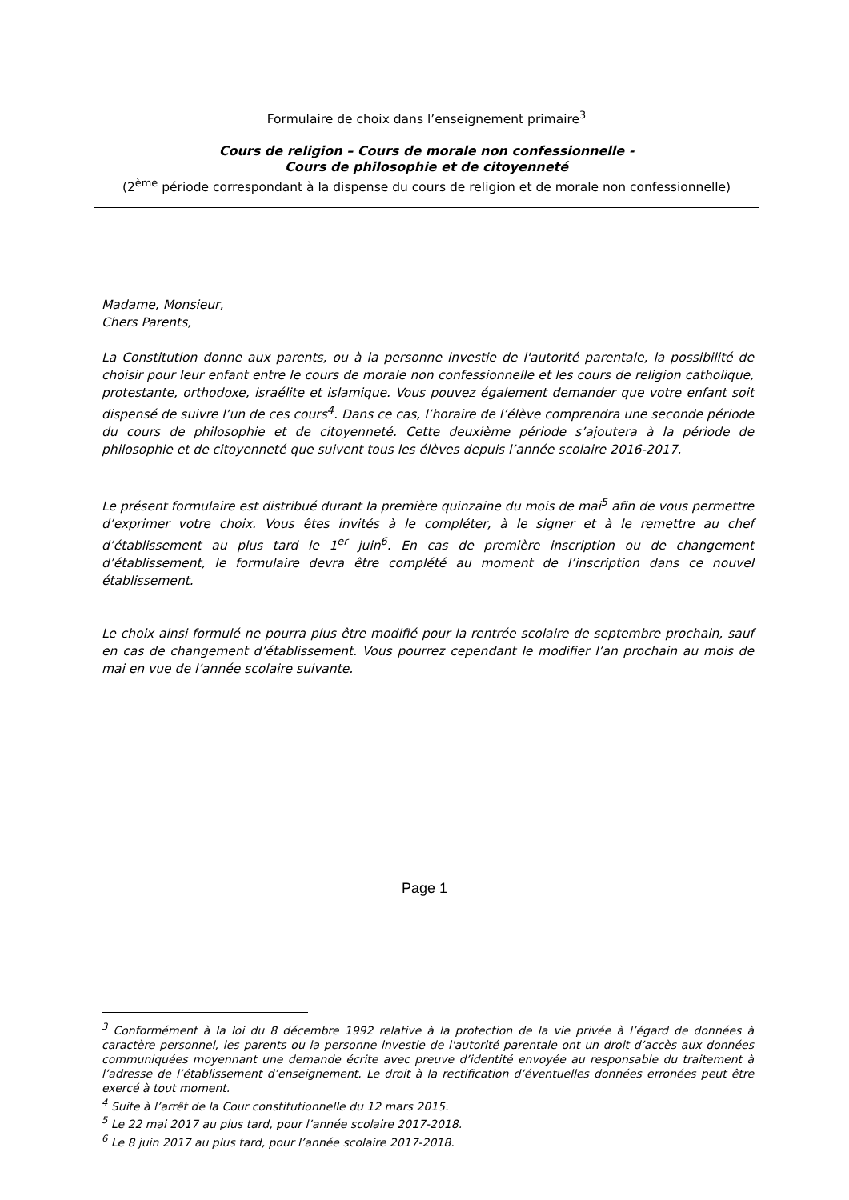Formulaire de choix dans l’enseignement primaire<sup>3</sup>
Cours de religion – Cours de morale non confessionnelle -
Cours de philosophie et de citoyenneté
(2<sup>ème</sup> période correspondant à la dispense du cours de religion et de morale non confessionnelle)
Madame, Monsieur,
Chers Parents,
La Constitution donne aux parents, ou à la personne investie de l'autorité parentale, la possibilité de choisir pour leur enfant entre le cours de morale non confessionnelle et les cours de religion catholique, protestante, orthodoxe, israélite et islamique. Vous pouvez également demander que votre enfant soit dispensé de suivre l’un de ces cours<sup>4</sup>. Dans ce cas, l’horaire de l’élève comprendra une seconde période du cours de philosophie et de citoyenneté. Cette deuxième période s’ajoutera à la période de philosophie et de citoyenneté que suivent tous les élèves depuis l’année scolaire 2016-2017.
Le présent formulaire est distribué durant la première quinzaine du mois de mai<sup>5</sup> afin de vous permettre d’exprimer votre choix. Vous êtes invités à le compléter, à le signer et à le remettre au chef d’établissement au plus tard le 1<sup>er</sup> juin<sup>6</sup>. En cas de première inscription ou de changement d’établissement, le formulaire devra être complété au moment de l’inscription dans ce nouvel établissement.
Le choix ainsi formulé ne pourra plus être modifié pour la rentrée scolaire de septembre prochain, sauf en cas de changement d’établissement. Vous pourrez cependant le modifier l’an prochain au mois de mai en vue de l’année scolaire suivante.
Page 1
<sup>3</sup> Conformément à la loi du 8 décembre 1992 relative à la protection de la vie privée à l’égard de données à caractère personnel, les parents ou la personne investie de l'autorité parentale ont un droit d’accès aux données communiquées moyennant une demande écrite avec preuve d’identité envoyée au responsable du traitement à l’adresse de l’établissement d’enseignement. Le droit à la rectification d’éventuelles données erronées peut être exercé à tout moment.
<sup>4</sup> Suite à l’arrêt de la Cour constitutionnelle du 12 mars 2015.
<sup>5</sup> Le 22 mai 2017 au plus tard, pour l’année scolaire 2017-2018.
<sup>6</sup> Le 8 juin 2017 au plus tard, pour l’année scolaire 2017-2018.